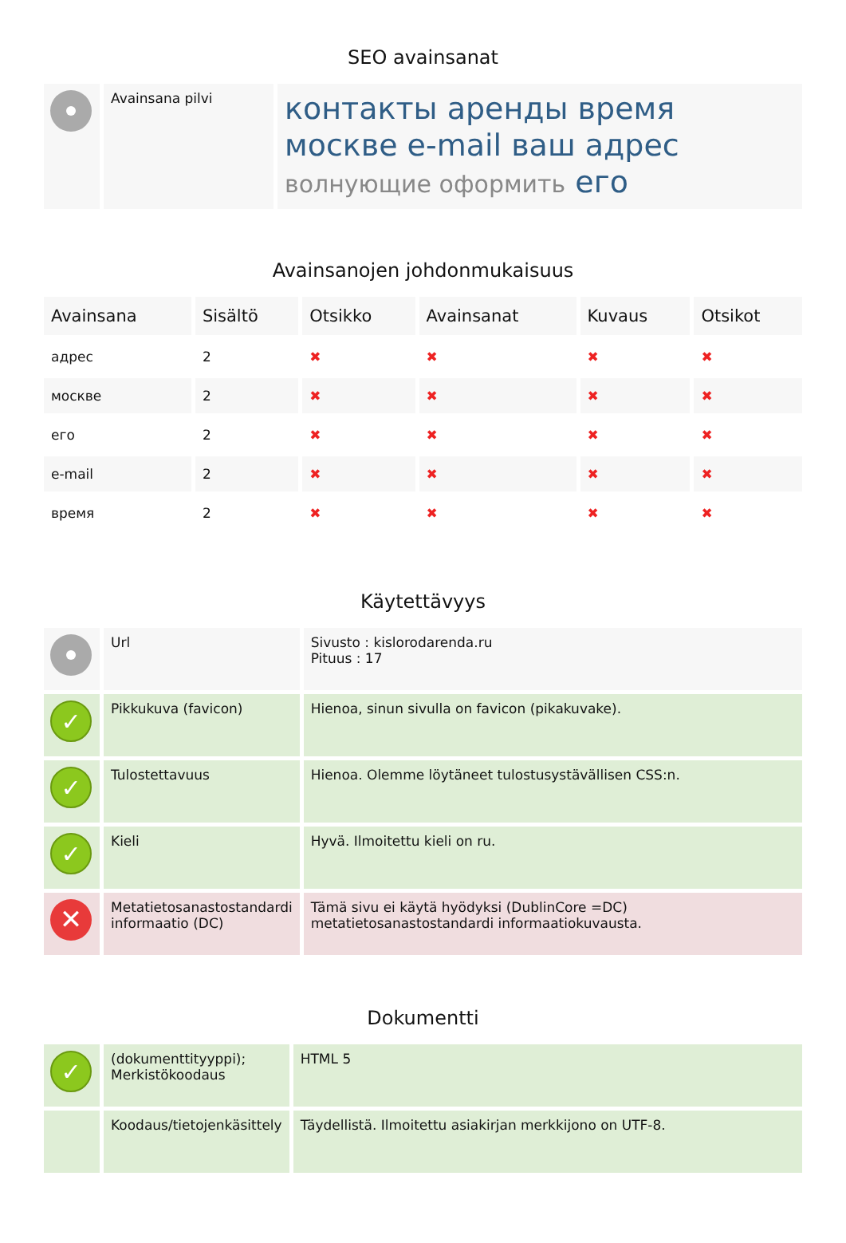SEO avainsanat
| | Avainsana pilvi | контакты аренды время москве e-mail ваш адрес волнующие оформить его |
Avainsanojen johdonmukaisuus
| Avainsana | Sisältö | Otsikko | Avainsanat | Kuvaus | Otsikot |
| --- | --- | --- | --- | --- | --- |
| адрес | 2 | ✖ | ✖ | ✖ | ✖ |
| москве | 2 | ✖ | ✖ | ✖ | ✖ |
| его | 2 | ✖ | ✖ | ✖ | ✖ |
| e-mail | 2 | ✖ | ✖ | ✖ | ✖ |
| время | 2 | ✖ | ✖ | ✖ | ✖ |
Käytettävyys
| | Url | Sivusto : kislorodarenda.ru Pituus : 17 |
| ✓ | Pikkukuva (favicon) | Hienoa, sinun sivulla on favicon (pikakuvake). |
| ✓ | Tulostettavuus | Hienoa. Olemme löytäneet tulostusystävällisen CSS:n. |
| ✓ | Kieli | Hyvä. Ilmoitettu kieli on ru. |
| ✕ | Metatietosanastostandardi informaatio (DC) | Tämä sivu ei käytä hyödyksi (DublinCore =DC) metatietosanastostandardi informaatiokuvausta. |
Dokumentti
| ✓ | (dokumenttityyppi); Merkistökoodaus | HTML 5 |
| | Koodaus/tietojenkäsittely | Täydellistä. Ilmoitettu asiakirjan merkkijono on UTF-8. |